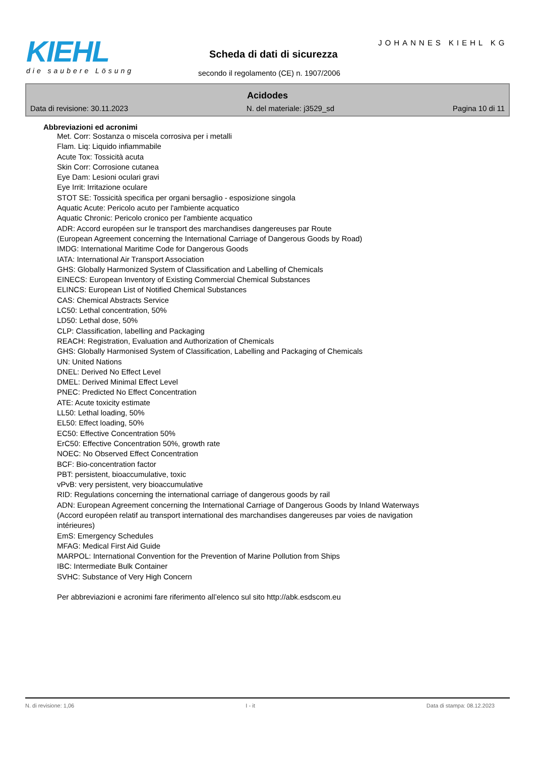KIEHL
die saubere Lösung
JOHANNES KIEHL KG
Scheda di dati di sicurezza
secondo il regolamento (CE) n. 1907/2006
Acidodes
Data di revisione: 30.11.2023 N. del materiale: j3529_sd Pagina 10 di 11
Abbreviazioni ed acronimi
Met. Corr: Sostanza o miscela corrosiva per i metalli
Flam. Liq: Liquido infiammabile
Acute Tox: Tossicità acuta
Skin Corr: Corrosione cutanea
Eye Dam: Lesioni oculari gravi
Eye Irrit: Irritazione oculare
STOT SE: Tossicità specifica per organi bersaglio - esposizione singola
Aquatic Acute: Pericolo acuto per l'ambiente acquatico
Aquatic Chronic: Pericolo cronico per l'ambiente acquatico
ADR: Accord européen sur le transport des marchandises dangereuses par Route
(European Agreement concerning the International Carriage of Dangerous Goods by Road)
IMDG: International Maritime Code for Dangerous Goods
IATA: International Air Transport Association
GHS: Globally Harmonized System of Classification and Labelling of Chemicals
EINECS: European Inventory of Existing Commercial Chemical Substances
ELINCS: European List of Notified Chemical Substances
CAS: Chemical Abstracts Service
LC50: Lethal concentration, 50%
LD50: Lethal dose, 50%
CLP: Classification, labelling and Packaging
REACH: Registration, Evaluation and Authorization of Chemicals
GHS: Globally Harmonised System of Classification, Labelling and Packaging of Chemicals
UN: United Nations
DNEL: Derived No Effect Level
DMEL: Derived Minimal Effect Level
PNEC: Predicted No Effect Concentration
ATE: Acute toxicity estimate
LL50: Lethal loading, 50%
EL50: Effect loading, 50%
EC50: Effective Concentration 50%
ErC50: Effective Concentration 50%, growth rate
NOEC: No Observed Effect Concentration
BCF: Bio-concentration factor
PBT: persistent, bioaccumulative, toxic
vPvB: very persistent, very bioaccumulative
RID: Regulations concerning the international carriage of dangerous goods by rail
ADN: European Agreement concerning the International Carriage of Dangerous Goods by Inland Waterways
(Accord européen relatif au transport international des marchandises dangereuses par voies de navigation
intérieures)
EmS: Emergency Schedules
MFAG: Medical First Aid Guide
MARPOL: International Convention for the Prevention of Marine Pollution from Ships
IBC: Intermediate Bulk Container
SVHC: Substance of Very High Concern
Per abbreviazioni e acronimi fare riferimento all’elenco sul sito http://abk.esdscom.eu
N. di revisione: 1,06 I - it Data di stampa: 08.12.2023